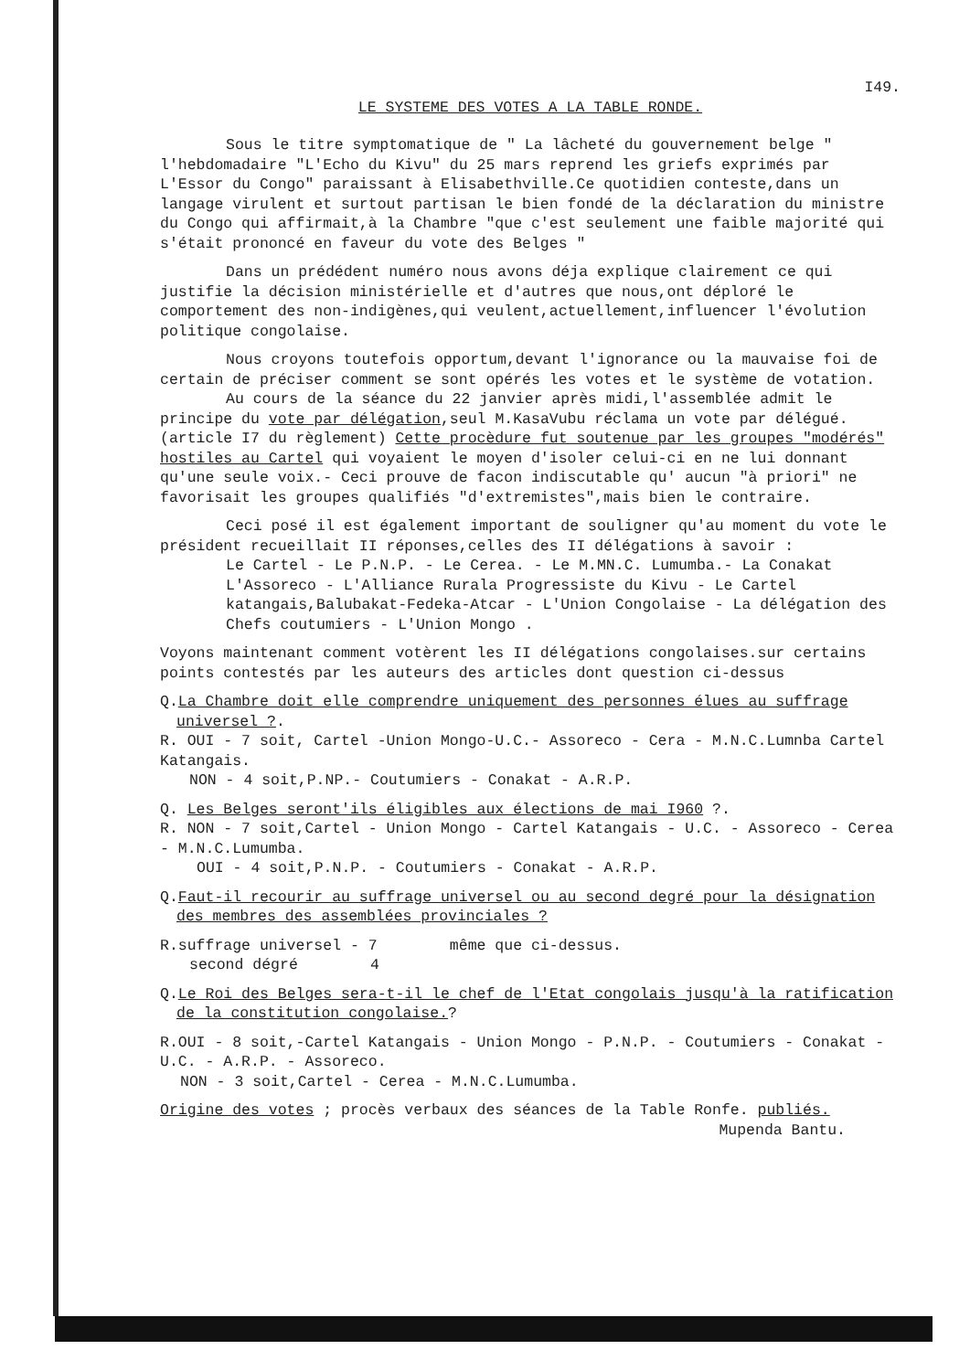I49.
LE SYSTEME DES VOTES A LA TABLE RONDE.
Sous le titre symptomatique de " La lâcheté du gouvernement belge " l'hebdomadaire "L'Echo du Kivu" du 25 mars reprend les griefs exprimés par L'Essor du Congo" paraissant à Elisabethville.Ce quotidien conteste,dans un langage virulent et surtout partisan le bien fondé de la déclaration du ministre du Congo qui affirmait,à la Chambre "que c'est seulement une faible majorité qui s'était prononcé en faveur du vote des Belges "
Dans un prédédent numéro nous avons déja explique clairement ce qui justifie la décision ministérielle et d'autres que nous,ont déploré le comportement des non-indigènes,qui veulent,actuellement,influencer l'évolution politique congolaise.
Nous croyons toutefois opportum,devant l'ignorance ou la mauvaise foi de certain de préciser comment se sont opérés les votes et le système de votation.
Au cours de la séance du 22 janvier après midi,l'assemblée admit le principe du vote par délégation,seul M.KasaVubu réclama un vote par délégué.(article I7 du règlement) Cette procèdure fut soutenue par les groupes "modérés" hostiles au Cartel qui voyaient le moyen d'isoler celui-ci en ne lui donnant qu'une seule voix.- Ceci prouve de facon indiscutable qu' aucun "à priori" ne favorisait les groupes qualifiés "d'extremistes",mais bien le contraire.
Ceci posé il est également important de souligner qu'au moment du vote le président recueillait II réponses,celles des II délégations à savoir :
Le Cartel - Le P.N.P. - Le Cerea. - Le M.MN.C. Lumumba.- La Conakat L'Assoreco - L'Alliance Rurala Progressiste du Kivu - Le Cartel katangais,Balubakat-Fedeka-Atcar - L'Union Congolaise - La délégation des Chefs coutumiers - L'Union Mongo .
Voyons maintenant comment votèrent les II délégations congolaises.sur certains points contestés par les auteurs des articles dont question ci-dessus
Q.La Chambre doit elle comprendre uniquement des personnes élues au suffrage universel ?.
R. OUI - 7 soit, Cartel -Union Mongo-U.C.- Assoreco - Cera - M.N.C.Lumnba Cartel Katangais.
NON - 4 soit,P.NP.- Coutumiers - Conakat - A.R.P.
Q. Les Belges seront'ils éligibles aux élections de mai I960 ?.
R. NON - 7 soit,Cartel - Union Mongo - Cartel Katangais - U.C. - Assoreco - Cerea - M.N.C.Lumumba.
OUI - 4 soit,P.N.P. - Coutumiers - Conakat - A.R.P.
Q.Faut-il recourir au suffrage universel ou au second degré pour la désignation des membres des assemblées provinciales ?
R.suffrage universel - 7 même que ci-dessus.
second dégré 4
Q.Le Roi des Belges sera-t-il le chef de l'Etat congolais jusqu'à la ratification de la constitution congolaise.?
R.OUI - 8 soit,-Cartel Katangais - Union Mongo - P.N.P. - Coutumiers - Conakat - U.C. - A.R.P. - Assoreco.
NON - 3 soit,Cartel - Cerea - M.N.C.Lumumba.
Origine des votes ; procès verbaux des séances de la Table Ronfe. publiés.
Mupenda Bantu.